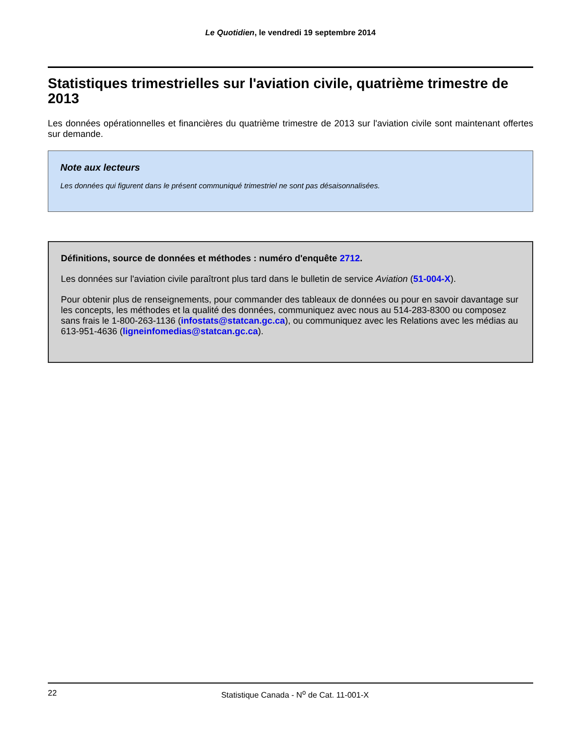Le Quotidien, le vendredi 19 septembre 2014
Statistiques trimestrielles sur l'aviation civile, quatrième trimestre de 2013
Les données opérationnelles et financières du quatrième trimestre de 2013 sur l'aviation civile sont maintenant offertes sur demande.
Note aux lecteurs
Les données qui figurent dans le présent communiqué trimestriel ne sont pas désaisonnalisées.
Définitions, source de données et méthodes : numéro d'enquête 2712.
Les données sur l'aviation civile paraîtront plus tard dans le bulletin de service Aviation (51-004-X).
Pour obtenir plus de renseignements, pour commander des tableaux de données ou pour en savoir davantage sur les concepts, les méthodes et la qualité des données, communiquez avec nous au 514-283-8300 ou composez sans frais le 1-800-263-1136 (infostats@statcan.gc.ca), ou communiquez avec les Relations avec les médias au 613-951-4636 (ligneinfomedias@statcan.gc.ca).
22
Statistique Canada - N<sup>o</sup> de Cat. 11-001-X